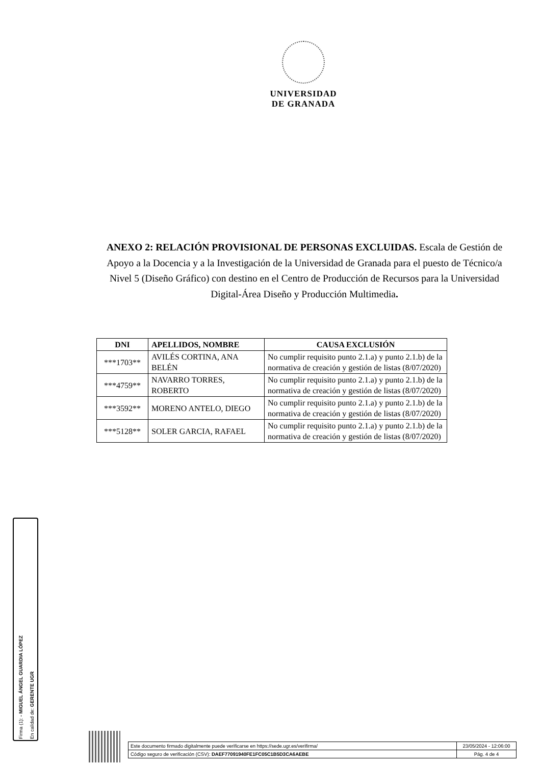UNIVERSIDAD
DE GRANADA
ANEXO 2: RELACIÓN PROVISIONAL DE PERSONAS EXCLUIDAS. Escala de Gestión de Apoyo a la Docencia y a la Investigación de la Universidad de Granada para el puesto de Técnico/a Nivel 5 (Diseño Gráfico) con destino en el Centro de Producción de Recursos para la Universidad Digital-Área Diseño y Producción Multimedia.
| DNI | APELLIDOS, NOMBRE | CAUSA EXCLUSIÓN |
| --- | --- | --- |
| ***1703** | AVILÉS CORTINA, ANA BELÉN | No cumplir requisito punto 2.1.a) y punto 2.1.b) de la normativa de creación y gestión de listas (8/07/2020) |
| ***4759** | NAVARRO TORRES, ROBERTO | No cumplir requisito punto 2.1.a) y punto 2.1.b) de la normativa de creación y gestión de listas (8/07/2020) |
| ***3592** | MORENO ANTELO, DIEGO | No cumplir requisito punto 2.1.a) y punto 2.1.b) de la normativa de creación y gestión de listas (8/07/2020) |
| ***5128** | SOLER GARCIA, RAFAEL | No cumplir requisito punto 2.1.a) y punto 2.1.b) de la normativa de creación y gestión de listas (8/07/2020) |
Firma (1): - MIGUEL ÁNGEL GUARDIA LÓPEZ
En calidad de: GERENTE UGR
| Este documento firmado digitalmente puede verificarse en https://sede.ugr.es/verifirma/ | 23/05/2024 - 12:06:00 |
| Código seguro de verificación (CSV): DAEF77091940FE1FC05C1B5D3CA6AEBE | Pág. 4 de 4 |